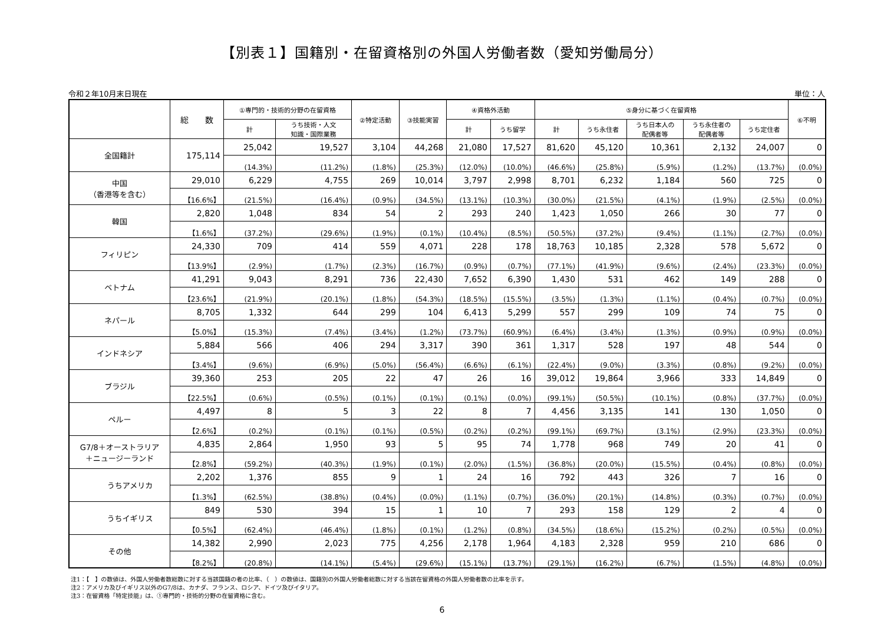【別表１】国籍別・在留資格別の外国人労働者数（愛知労働局分）
令和２年10月末日現在 単位：人
| | 総 数 | ①専門的・技術的分野の在留資格 | | ②特定活動 | ③技能実習 | ④資格外活動 | | ⑤身分に基づく在留資格 | | | | | ⑥不明 |
| --- | --- | --- | --- | --- | --- | --- | --- | --- | --- | --- | --- | --- | --- |
| | | 計 | うち技術・人文 知識・国際業務 | | | 計 | うち留学 | 計 | うち永住者 | うち日本人の 配偶者等 | うち永住者の 配偶者等 | うち定住者 | |
| 全国籍計 | 175,114 | 25,042 | 19,527 | 3,104 | 44,268 | 21,080 | 17,527 | 81,620 | 45,120 | 10,361 | 2,132 | 24,007 | 0 |
| | | (14.3%) | (11.2%) | (1.8%) | (25.3%) | (12.0%) | (10.0%) | (46.6%) | (25.8%) | (5.9%) | (1.2%) | (13.7%) | (0.0%) |
| 中国 （香港等を含む） | 29,010 | 6,229 | 4,755 | 269 | 10,014 | 3,797 | 2,998 | 8,701 | 6,232 | 1,184 | 560 | 725 | 0 |
| | 【16.6%】 | (21.5%) | (16.4%) | (0.9%) | (34.5%) | (13.1%) | (10.3%) | (30.0%) | (21.5%) | (4.1%) | (1.9%) | (2.5%) | (0.0%) |
| 韓国 | 2,820 | 1,048 | 834 | 54 | 2 | 293 | 240 | 1,423 | 1,050 | 266 | 30 | 77 | 0 |
| | 【1.6%】 | (37.2%) | (29.6%) | (1.9%) | (0.1%) | (10.4%) | (8.5%) | (50.5%) | (37.2%) | (9.4%) | (1.1%) | (2.7%) | (0.0%) |
| フィリピン | 24,330 | 709 | 414 | 559 | 4,071 | 228 | 178 | 18,763 | 10,185 | 2,328 | 578 | 5,672 | 0 |
| | 【13.9%】 | (2.9%) | (1.7%) | (2.3%) | (16.7%) | (0.9%) | (0.7%) | (77.1%) | (41.9%) | (9.6%) | (2.4%) | (23.3%) | (0.0%) |
| ベトナム | 41,291 | 9,043 | 8,291 | 736 | 22,430 | 7,652 | 6,390 | 1,430 | 531 | 462 | 149 | 288 | 0 |
| | 【23.6%】 | (21.9%) | (20.1%) | (1.8%) | (54.3%) | (18.5%) | (15.5%) | (3.5%) | (1.3%) | (1.1%) | (0.4%) | (0.7%) | (0.0%) |
| ネパール | 8,705 | 1,332 | 644 | 299 | 104 | 6,413 | 5,299 | 557 | 299 | 109 | 74 | 75 | 0 |
| | 【5.0%】 | (15.3%) | (7.4%) | (3.4%) | (1.2%) | (73.7%) | (60.9%) | (6.4%) | (3.4%) | (1.3%) | (0.9%) | (0.9%) | (0.0%) |
| インドネシア | 5,884 | 566 | 406 | 294 | 3,317 | 390 | 361 | 1,317 | 528 | 197 | 48 | 544 | 0 |
| | 【3.4%】 | (9.6%) | (6.9%) | (5.0%) | (56.4%) | (6.6%) | (6.1%) | (22.4%) | (9.0%) | (3.3%) | (0.8%) | (9.2%) | (0.0%) |
| ブラジル | 39,360 | 253 | 205 | 22 | 47 | 26 | 16 | 39,012 | 19,864 | 3,966 | 333 | 14,849 | 0 |
| | 【22.5%】 | (0.6%) | (0.5%) | (0.1%) | (0.1%) | (0.1%) | (0.0%) | (99.1%) | (50.5%) | (10.1%) | (0.8%) | (37.7%) | (0.0%) |
| ペルー | 4,497 | 8 | 5 | 3 | 22 | 8 | 7 | 4,456 | 3,135 | 141 | 130 | 1,050 | 0 |
| | 【2.6%】 | (0.2%) | (0.1%) | (0.1%) | (0.5%) | (0.2%) | (0.2%) | (99.1%) | (69.7%) | (3.1%) | (2.9%) | (23.3%) | (0.0%) |
| G7/8＋オーストラリア ＋ニュージーランド | 4,835 | 2,864 | 1,950 | 93 | 5 | 95 | 74 | 1,778 | 968 | 749 | 20 | 41 | 0 |
| | 【2.8%】 | (59.2%) | (40.3%) | (1.9%) | (0.1%) | (2.0%) | (1.5%) | (36.8%) | (20.0%) | (15.5%) | (0.4%) | (0.8%) | (0.0%) |
| うちアメリカ | 2,202 | 1,376 | 855 | 9 | 1 | 24 | 16 | 792 | 443 | 326 | 7 | 16 | 0 |
| | 【1.3%】 | (62.5%) | (38.8%) | (0.4%) | (0.0%) | (1.1%) | (0.7%) | (36.0%) | (20.1%) | (14.8%) | (0.3%) | (0.7%) | (0.0%) |
| うちイギリス | 849 | 530 | 394 | 15 | 1 | 10 | 7 | 293 | 158 | 129 | 2 | 4 | 0 |
| | 【0.5%】 | (62.4%) | (46.4%) | (1.8%) | (0.1%) | (1.2%) | (0.8%) | (34.5%) | (18.6%) | (15.2%) | (0.2%) | (0.5%) | (0.0%) |
| その他 | 14,382 | 2,990 | 2,023 | 775 | 4,256 | 2,178 | 1,964 | 4,183 | 2,328 | 959 | 210 | 686 | 0 |
| | 【8.2%】 | (20.8%) | (14.1%) | (5.4%) | (29.6%) | (15.1%) | (13.7%) | (29.1%) | (16.2%) | (6.7%) | (1.5%) | (4.8%) | (0.0%) |
注1：【　】の数値は、外国人労働者数総数に対する当該国籍の者の比率、（　）の数値は、国籍別の外国人労働者総数に対する当該在留資格の外国人労働者数の比率を示す。
注2：アメリカ及びイギリス以外のG7/8は、カナダ、フランス、ロシア、ドイツ及びイタリア。
注3：在留資格「特定技能」は、①専門的・技術的分野の在留資格に含む。
6